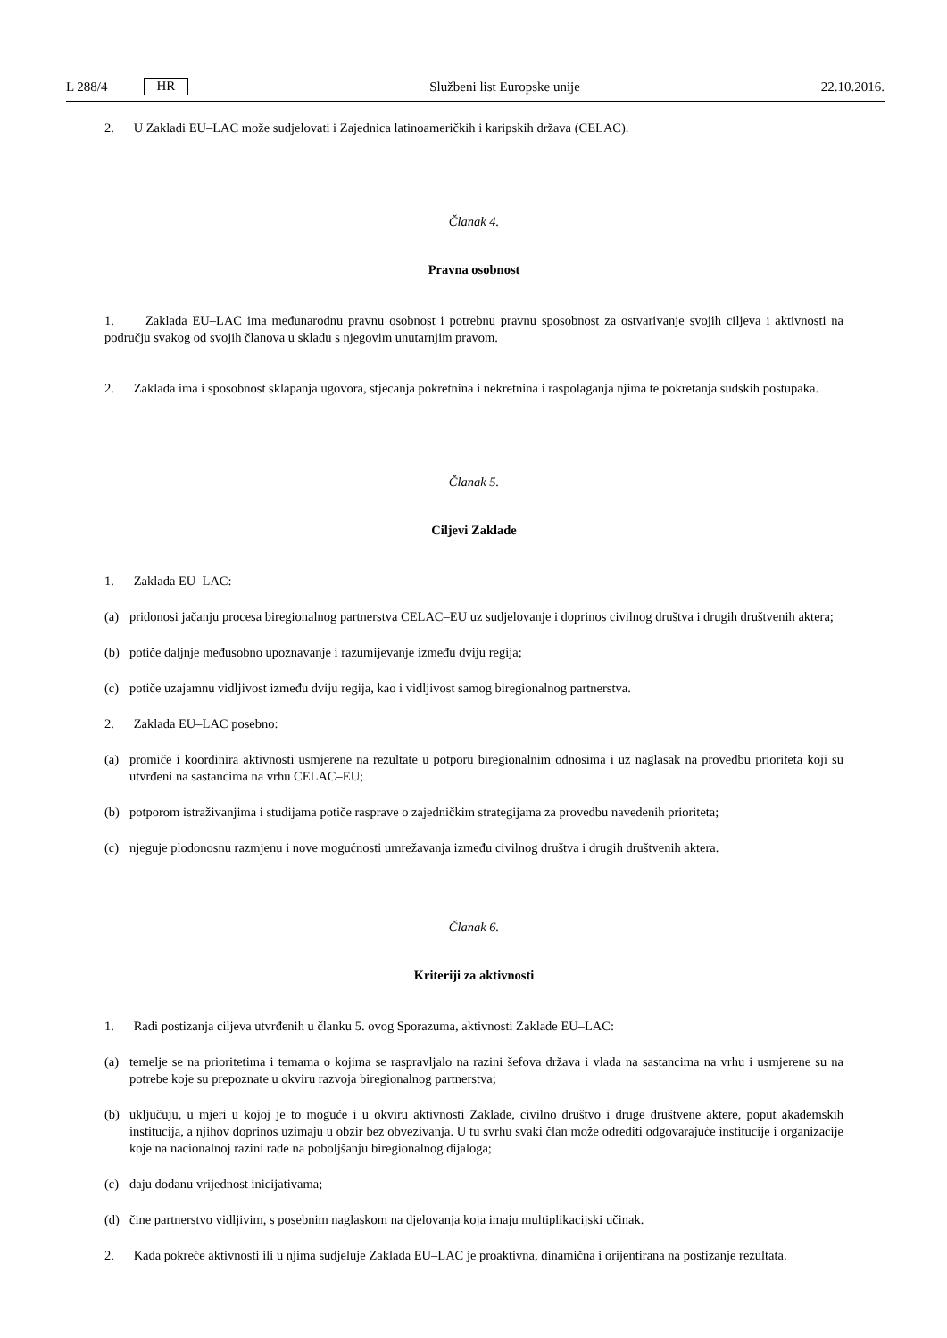L 288/4 HR
Službeni list Europske unije 22.10.2016.
2. U Zakladi EU–LAC može sudjelovati i Zajednica latinoameričkih i karipskih država (CELAC).
Članak 4.
Pravna osobnost
1. Zaklada EU–LAC ima međunarodnu pravnu osobnost i potrebnu pravnu sposobnost za ostvarivanje svojih ciljeva i aktivnosti na području svakog od svojih članova u skladu s njegovim unutarnjim pravom.
2. Zaklada ima i sposobnost sklapanja ugovora, stjecanja pokretnina i nekretnina i raspolaganja njima te pokretanja sudskih postupaka.
Članak 5.
Ciljevi Zaklade
1. Zaklada EU–LAC:
(a) pridonosi jačanju procesa biregionalnog partnerstva CELAC–EU uz sudjelovanje i doprinos civilnog društva i drugih društvenih aktera;
(b) potiče daljnje međusobno upoznavanje i razumijevanje između dviju regija;
(c) potiče uzajamnu vidljivost između dviju regija, kao i vidljivost samog biregionalnog partnerstva.
2. Zaklada EU–LAC posebno:
(a) promiče i koordinira aktivnosti usmjerene na rezultate u potporu biregionalnim odnosima i uz naglasak na provedbu prioriteta koji su utvrđeni na sastancima na vrhu CELAC–EU;
(b) potporom istraživanjima i studijama potiče rasprave o zajedničkim strategijama za provedbu navedenih prioriteta;
(c) njeguje plodonosnu razmjenu i nove mogućnosti umrežavanja između civilnog društva i drugih društvenih aktera.
Članak 6.
Kriteriji za aktivnosti
1. Radi postizanja ciljeva utvrđenih u članku 5. ovog Sporazuma, aktivnosti Zaklade EU–LAC:
(a) temelje se na prioritetima i temama o kojima se raspravljalo na razini šefova država i vlada na sastancima na vrhu i usmjerene su na potrebe koje su prepoznate u okviru razvoja biregionalnog partnerstva;
(b) uključuju, u mjeri u kojoj je to moguće i u okviru aktivnosti Zaklade, civilno društvo i druge društvene aktere, poput akademskih institucija, a njihov doprinos uzimaju u obzir bez obvezivanja. U tu svrhu svaki član može odrediti odgovarajuće institucije i organizacije koje na nacionalnoj razini rade na poboljšanju biregionalnog dijaloga;
(c) daju dodanu vrijednost inicijativama;
(d) čine partnerstvo vidljivim, s posebnim naglaskom na djelovanja koja imaju multiplikacijski učinak.
2. Kada pokreće aktivnosti ili u njima sudjeluje Zaklada EU–LAC je proaktivna, dinamična i orijentirana na postizanje rezultata.